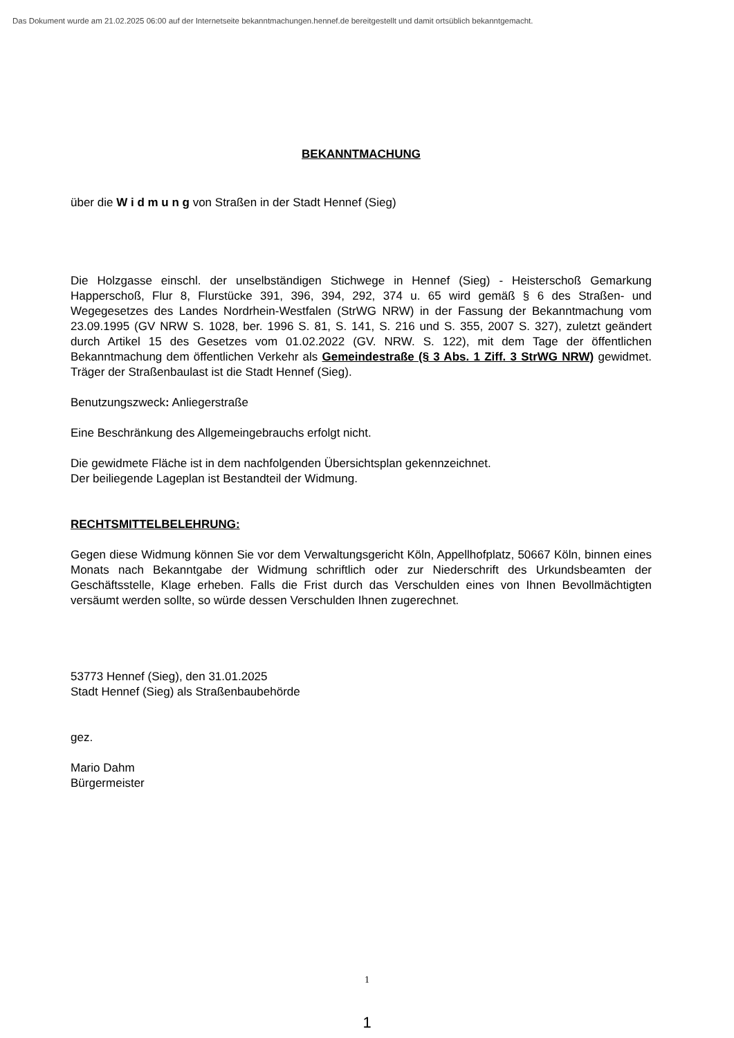Das Dokument wurde am 21.02.2025 06:00 auf der Internetseite bekanntmachungen.hennef.de bereitgestellt und damit ortsüblich bekanntgemacht.
BEKANNTMACHUNG
über die W i d m u n g von Straßen in der Stadt Hennef (Sieg)
Die Holzgasse einschl. der unselbständigen Stichwege in Hennef (Sieg) - Heisterschoß Gemarkung Happerschoß, Flur 8, Flurstücke 391, 396, 394, 292, 374 u. 65 wird gemäß § 6 des Straßen- und Wegegesetzes des Landes Nordrhein-Westfalen (StrWG NRW) in der Fassung der Bekanntmachung vom 23.09.1995 (GV NRW S. 1028, ber. 1996 S. 81, S. 141, S. 216 und S. 355, 2007 S. 327), zuletzt geändert durch Artikel 15 des Gesetzes vom 01.02.2022 (GV. NRW. S. 122), mit dem Tage der öffentlichen Bekanntmachung dem öffentlichen Verkehr als Gemeindestraße (§ 3 Abs. 1 Ziff. 3 StrWG NRW) gewidmet. Träger der Straßenbaulast ist die Stadt Hennef (Sieg).
Benutzungszweck: Anliegerstraße
Eine Beschränkung des Allgemeingebrauchs erfolgt nicht.
Die gewidmete Fläche ist in dem nachfolgenden Übersichtsplan gekennzeichnet.
Der beiliegende Lageplan ist Bestandteil der Widmung.
RECHTSMITTELBELEHRUNG:
Gegen diese Widmung können Sie vor dem Verwaltungsgericht Köln, Appellhofplatz, 50667 Köln, binnen eines Monats nach Bekanntgabe der Widmung schriftlich oder zur Niederschrift des Urkundsbeamten der Geschäftsstelle, Klage erheben. Falls die Frist durch das Verschulden eines von Ihnen Bevollmächtigten versäumt werden sollte, so würde dessen Verschulden Ihnen zugerechnet.
53773 Hennef (Sieg), den 31.01.2025
Stadt Hennef (Sieg) als Straßenbaubehörde
gez.
Mario Dahm
Bürgermeister
1
1